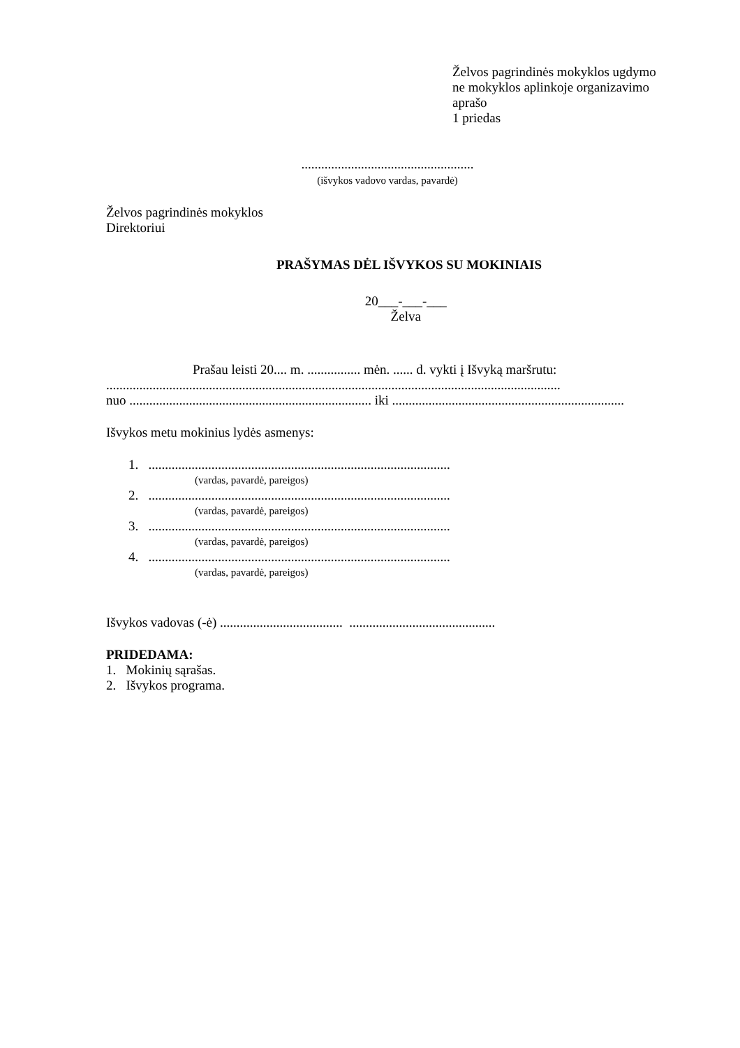Želvos pagrindinės mokyklos ugdymo
ne mokyklos aplinkoje organizavimo
aprašo
1 priedas
....................................................
(išvykos vadovo vardas, pavardė)
Želvos pagrindinės mokyklos
Direktoriui
PRAŠYMAS DĖL IŠVYKOS SU MOKINIAIS
20___-___-___
Želva
Prašau leisti 20.... m. ................ mėn. ...... d. vykti į Išvyką maršrutu:
.........................................................................................................................................
nuo ......................................................................... iki ......................................................................
Išvykos metu mokinius lydės asmenys:
1. ...........................................................................................
(vardas, pavardė, pareigos)
2. ...........................................................................................
(vardas, pavardė, pareigos)
3. ...........................................................................................
(vardas, pavardė, pareigos)
4. ...........................................................................................
(vardas, pavardė, pareigos)
Išvykos vadovas (-ė) ..................................... ............................................
PRIDEDAMA:
1. Mokinių sąrašas.
2. Išvykos programa.